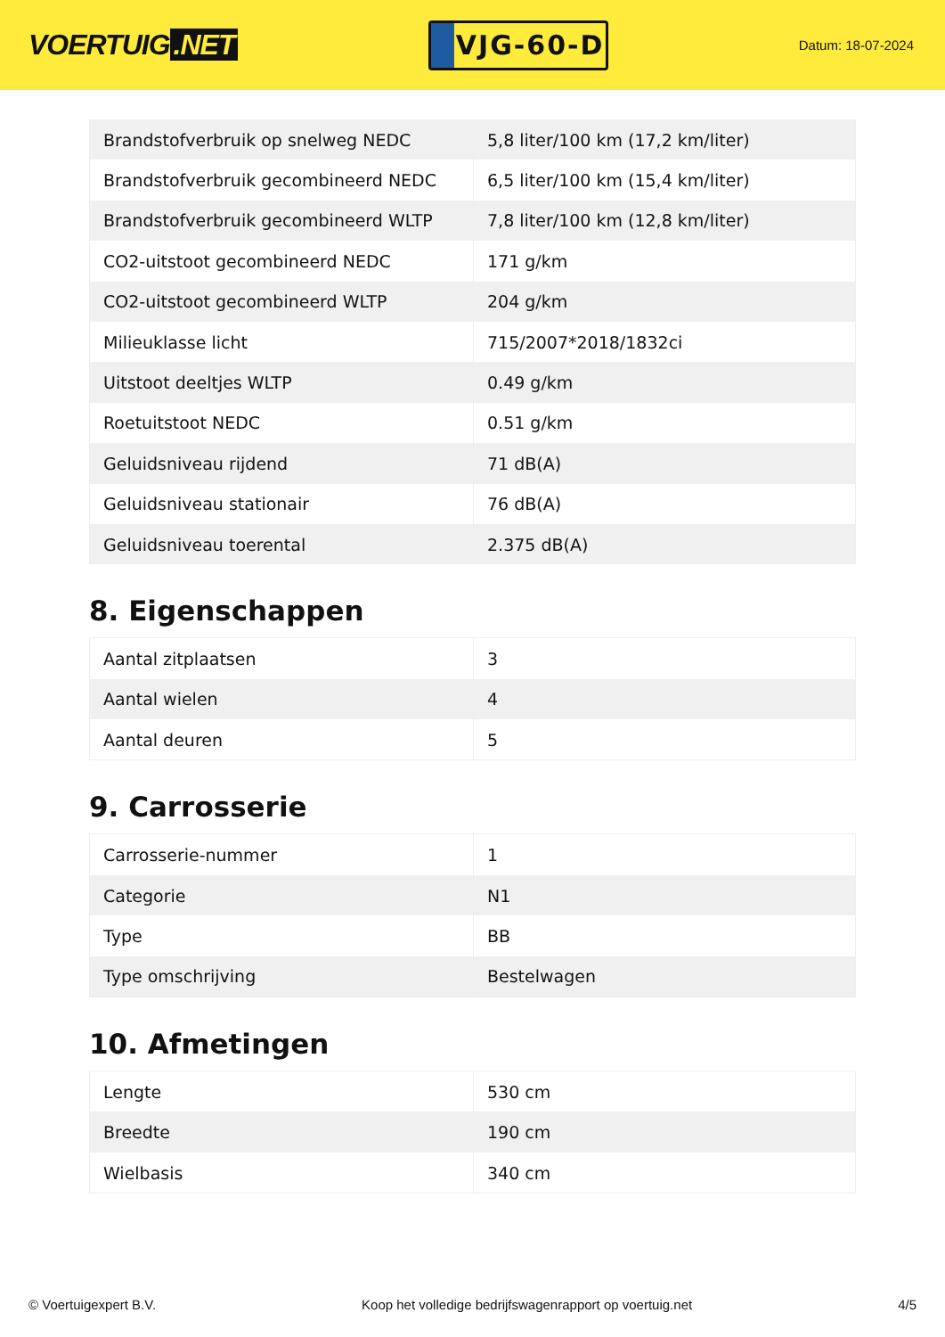VOERTUIG.NET
VJG-60-D
Datum: 18-07-2024
| Brandstofverbruik op snelweg NEDC | 5,8 liter/100 km (17,2 km/liter) |
| Brandstofverbruik gecombineerd NEDC | 6,5 liter/100 km (15,4 km/liter) |
| Brandstofverbruik gecombineerd WLTP | 7,8 liter/100 km (12,8 km/liter) |
| CO2-uitstoot gecombineerd NEDC | 171 g/km |
| CO2-uitstoot gecombineerd WLTP | 204 g/km |
| Milieuklasse licht | 715/2007*2018/1832ci |
| Uitstoot deeltjes WLTP | 0.49 g/km |
| Roetuitstoot NEDC | 0.51 g/km |
| Geluidsniveau rijdend | 71 dB(A) |
| Geluidsniveau stationair | 76 dB(A) |
| Geluidsniveau toerental | 2.375 dB(A) |
8. Eigenschappen
| Aantal zitplaatsen | 3 |
| Aantal wielen | 4 |
| Aantal deuren | 5 |
9. Carrosserie
| Carrosserie-nummer | 1 |
| Categorie | N1 |
| Type | BB |
| Type omschrijving | Bestelwagen |
10. Afmetingen
| Lengte | 530 cm |
| Breedte | 190 cm |
| Wielbasis | 340 cm |
© Voertuigexpert B.V. Koop het volledige bedrijfswagenrapport op voertuig.net 4/5